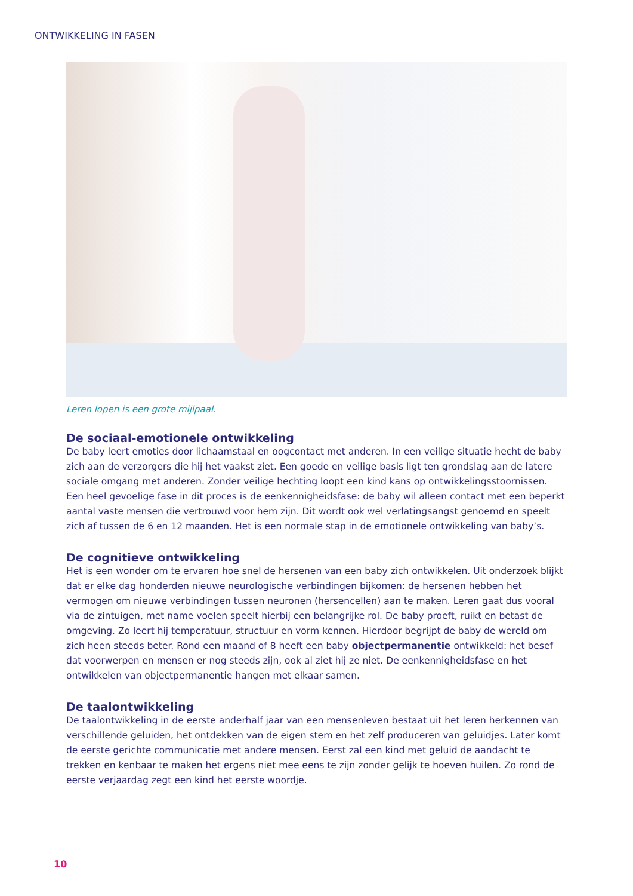ONTWIKKELING IN FASEN
Leren lopen is een grote mijlpaal.
De sociaal-emotionele ontwikkeling
De baby leert emoties door lichaamstaal en oogcontact met anderen. In een veilige situatie hecht de baby zich aan de verzorgers die hij het vaakst ziet. Een goede en veilige basis ligt ten grondslag aan de latere sociale omgang met anderen. Zonder veilige hechting loopt een kind kans op ontwikkelingsstoornissen. Een heel gevoelige fase in dit proces is de eenkennigheidsfase: de baby wil alleen contact met een beperkt aantal vaste mensen die vertrouwd voor hem zijn. Dit wordt ook wel verlatingsangst genoemd en speelt zich af tussen de 6 en 12 maanden. Het is een normale stap in de emotionele ontwikkeling van baby’s.
De cognitieve ontwikkeling
Het is een wonder om te ervaren hoe snel de hersenen van een baby zich ontwikkelen. Uit onderzoek blijkt dat er elke dag honderden nieuwe neurologische verbindingen bijkomen: de hersenen hebben het vermogen om nieuwe verbindingen tussen neuronen (hersencellen) aan te maken. Leren gaat dus vooral via de zintuigen, met name voelen speelt hierbij een belangrijke rol. De baby proeft, ruikt en betast de omgeving. Zo leert hij temperatuur, structuur en vorm kennen. Hierdoor begrijpt de baby de wereld om zich heen steeds beter. Rond een maand of 8 heeft een baby objectpermanentie ontwikkeld: het besef dat voorwerpen en mensen er nog steeds zijn, ook al ziet hij ze niet. De eenkennigheidsfase en het ontwikkelen van objectpermanentie hangen met elkaar samen.
De taalontwikkeling
De taalontwikkeling in de eerste anderhalf jaar van een mensenleven bestaat uit het leren herkennen van verschillende geluiden, het ontdekken van de eigen stem en het zelf produceren van geluidjes. Later komt de eerste gerichte communicatie met andere mensen. Eerst zal een kind met geluid de aandacht te trekken en kenbaar te maken het ergens niet mee eens te zijn zonder gelijk te hoeven huilen. Zo rond de eerste verjaardag zegt een kind het eerste woordje.
10